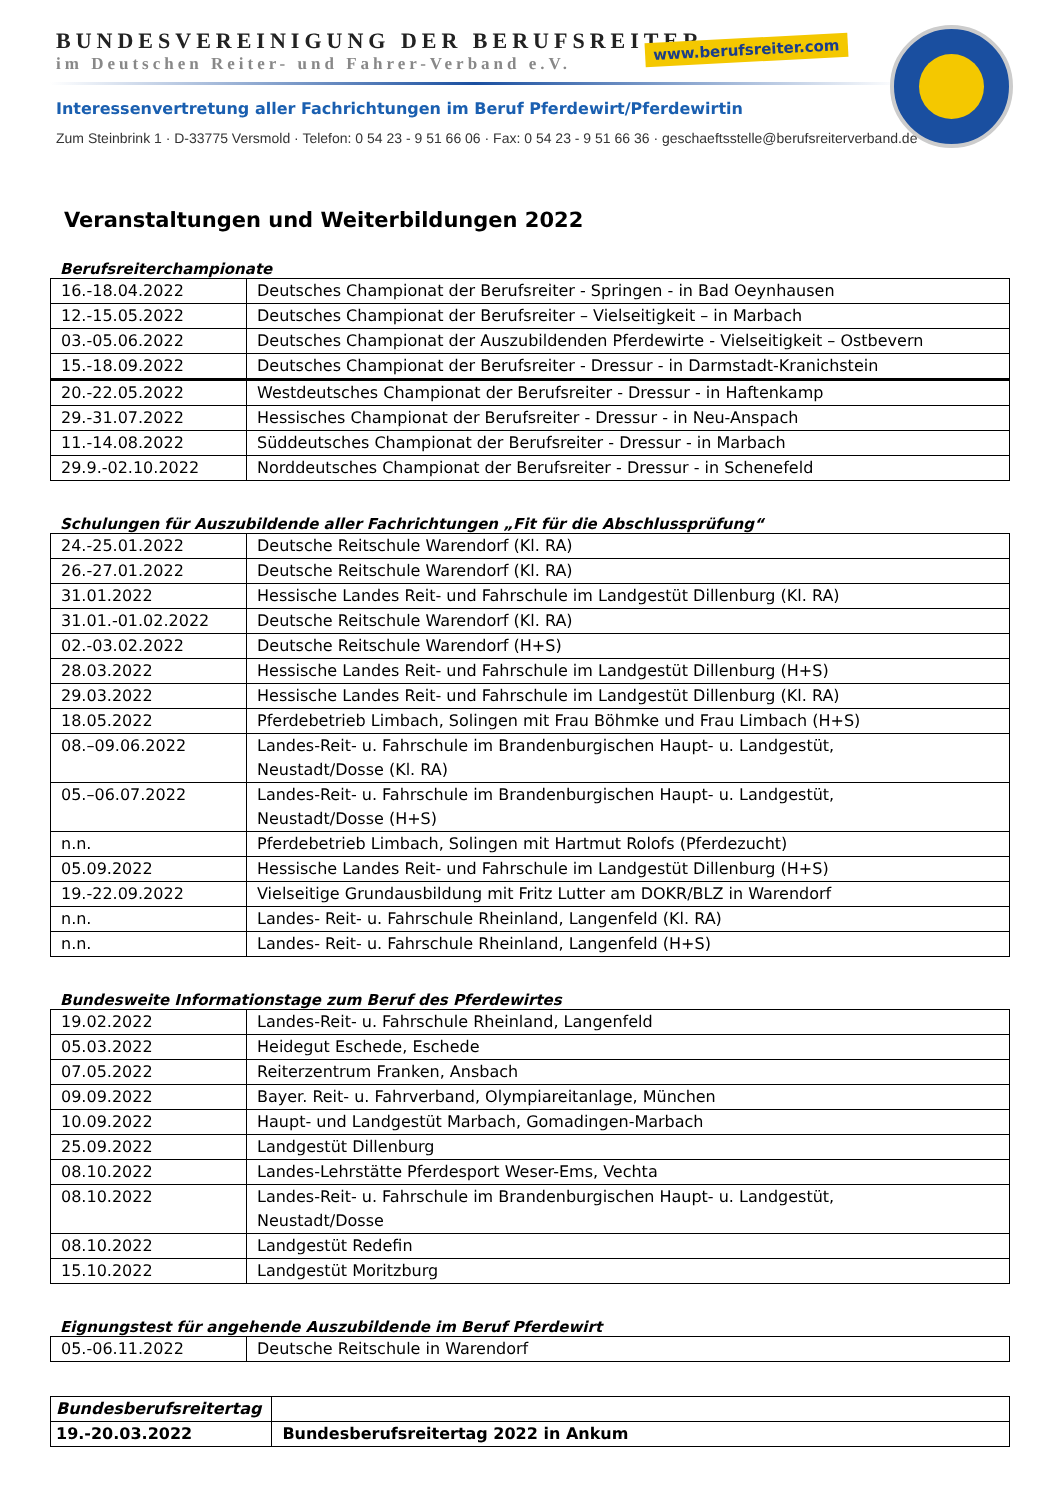BUNDESVEREINIGUNG DER BERUFSREITER
im Deutschen Reiter- und Fahrer-Verband e.V.
www.berufsreiter.com
Interessenvertretung aller Fachrichtungen im Beruf Pferdewirt/Pferdewirtin
Zum Steinbrink 1 · D-33775 Versmold · Telefon: 0 54 23 - 9 51 66 06 · Fax: 0 54 23 - 9 51 66 36 · geschaeftsstelle@berufsreiterverband.de
Veranstaltungen und Weiterbildungen 2022
Berufsreiterchampionate
| 16.-18.04.2022 | Deutsches Championat der Berufsreiter - Springen - in Bad Oeynhausen |
| 12.-15.05.2022 | Deutsches Championat der Berufsreiter – Vielseitigkeit – in Marbach |
| 03.-05.06.2022 | Deutsches Championat der Auszubildenden Pferdewirte - Vielseitigkeit – Ostbevern |
| 15.-18.09.2022 | Deutsches Championat der Berufsreiter - Dressur - in Darmstadt-Kranichstein |
| 20.-22.05.2022 | Westdeutsches Championat der Berufsreiter - Dressur - in Haftenkamp |
| 29.-31.07.2022 | Hessisches Championat der Berufsreiter - Dressur - in Neu-Anspach |
| 11.-14.08.2022 | Süddeutsches Championat der Berufsreiter - Dressur - in Marbach |
| 29.9.-02.10.2022 | Norddeutsches Championat der Berufsreiter - Dressur - in Schenefeld |
Schulungen für Auszubildende aller Fachrichtungen „Fit für die Abschlussprüfung“
| 24.-25.01.2022 | Deutsche Reitschule Warendorf (Kl. RA) |
| 26.-27.01.2022 | Deutsche Reitschule Warendorf (Kl. RA) |
| 31.01.2022 | Hessische Landes Reit- und Fahrschule im Landgestüt Dillenburg (Kl. RA) |
| 31.01.-01.02.2022 | Deutsche Reitschule Warendorf (Kl. RA) |
| 02.-03.02.2022 | Deutsche Reitschule Warendorf (H+S) |
| 28.03.2022 | Hessische Landes Reit- und Fahrschule im Landgestüt Dillenburg (H+S) |
| 29.03.2022 | Hessische Landes Reit- und Fahrschule im Landgestüt Dillenburg (Kl. RA) |
| 18.05.2022 | Pferdebetrieb Limbach, Solingen mit Frau Böhmke und Frau Limbach (H+S) |
| 08.–09.06.2022 | Landes-Reit- u. Fahrschule im Brandenburgischen Haupt- u. Landgestüt, Neustadt/Dosse (Kl. RA) |
| 05.–06.07.2022 | Landes-Reit- u. Fahrschule im Brandenburgischen Haupt- u. Landgestüt, Neustadt/Dosse (H+S) |
| n.n. | Pferdebetrieb Limbach, Solingen mit Hartmut Rolofs (Pferdezucht) |
| 05.09.2022 | Hessische Landes Reit- und Fahrschule im Landgestüt Dillenburg (H+S) |
| 19.-22.09.2022 | Vielseitige Grundausbildung mit Fritz Lutter am DOKR/BLZ in Warendorf |
| n.n. | Landes- Reit- u. Fahrschule Rheinland, Langenfeld (Kl. RA) |
| n.n. | Landes- Reit- u. Fahrschule Rheinland, Langenfeld (H+S) |
Bundesweite Informationstage zum Beruf des Pferdewirtes
| 19.02.2022 | Landes-Reit- u. Fahrschule Rheinland, Langenfeld |
| 05.03.2022 | Heidegut Eschede, Eschede |
| 07.05.2022 | Reiterzentrum Franken, Ansbach |
| 09.09.2022 | Bayer. Reit- u. Fahrverband, Olympiareitanlage, München |
| 10.09.2022 | Haupt- und Landgestüt Marbach, Gomadingen-Marbach |
| 25.09.2022 | Landgestüt Dillenburg |
| 08.10.2022 | Landes-Lehrstätte Pferdesport Weser-Ems, Vechta |
| 08.10.2022 | Landes-Reit- u. Fahrschule im Brandenburgischen Haupt- u. Landgestüt, Neustadt/Dosse |
| 08.10.2022 | Landgestüt Redefin |
| 15.10.2022 | Landgestüt Moritzburg |
Eignungstest für angehende Auszubildende im Beruf Pferdewirt
| 05.-06.11.2022 | Deutsche Reitschule in Warendorf |
| Bundesberufsreitertag | |
| 19.-20.03.2022 | Bundesberufsreitertag 2022 in Ankum |